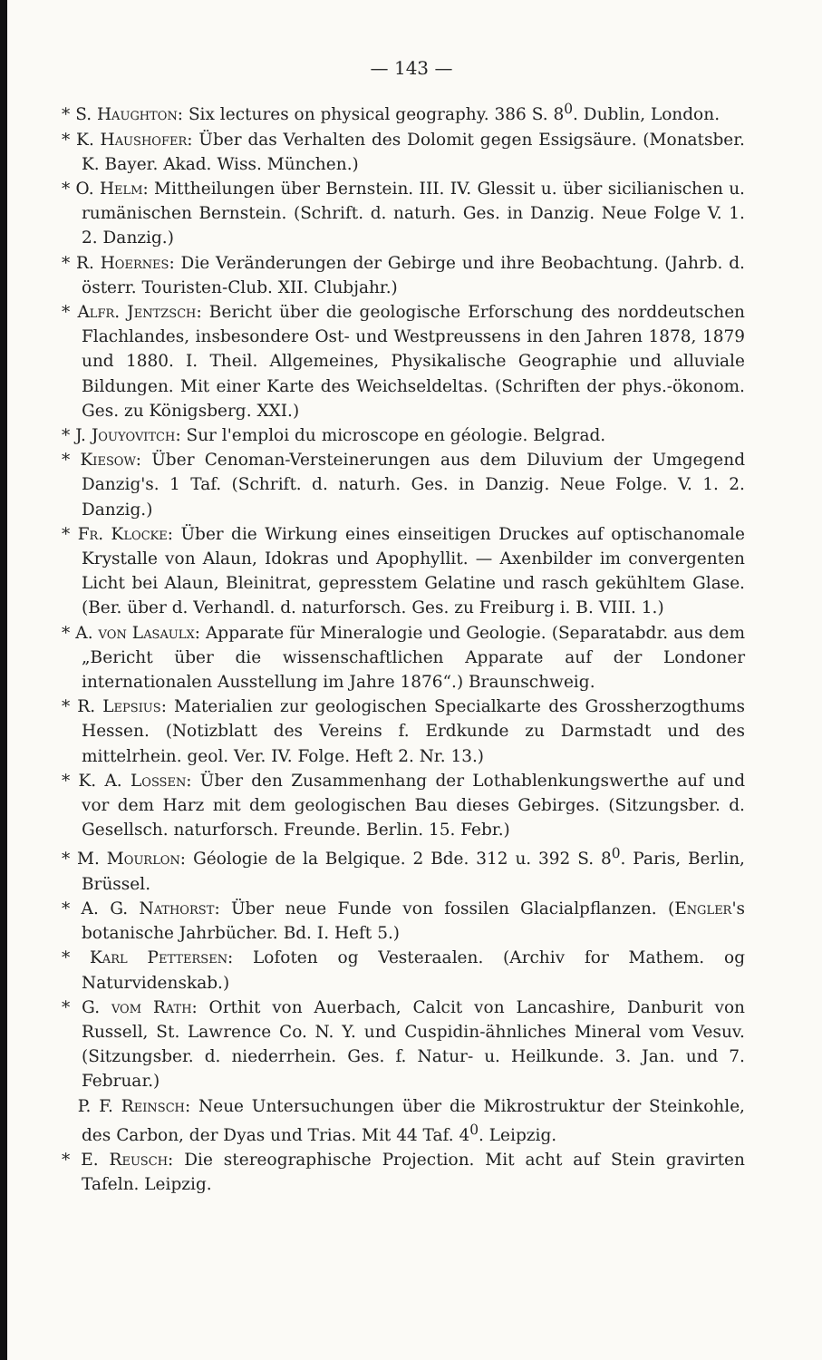— 143 —
* S. Haughton: Six lectures on physical geography. 386 S. 8<sup>0</sup>. Dublin, London.
* K. Haushofer: Über das Verhalten des Dolomit gegen Essigsäure. (Monatsber. K. Bayer. Akad. Wiss. München.)
* O. Helm: Mittheilungen über Bernstein. III. IV. Glessit u. über sicilianischen u. rumänischen Bernstein. (Schrift. d. naturh. Ges. in Danzig. Neue Folge V. 1. 2. Danzig.)
* R. Hoernes: Die Veränderungen der Gebirge und ihre Beobachtung. (Jahrb. d. österr. Touristen-Club. XII. Clubjahr.)
* Alfr. Jentzsch: Bericht über die geologische Erforschung des norddeutschen Flachlandes, insbesondere Ost- und Westpreussens in den Jahren 1878, 1879 und 1880. I. Theil. Allgemeines, Physikalische Geographie und alluviale Bildungen. Mit einer Karte des Weichseldeltas. (Schriften der phys.-ökonom. Ges. zu Königsberg. XXI.)
* J. Jouyovitch: Sur l'emploi du microscope en géologie. Belgrad.
* Kiesow: Über Cenoman-Versteinerungen aus dem Diluvium der Umgegend Danzig's. 1 Taf. (Schrift. d. naturh. Ges. in Danzig. Neue Folge. V. 1. 2. Danzig.)
* Fr. Klocke: Über die Wirkung eines einseitigen Druckes auf optischanomale Krystalle von Alaun, Idokras und Apophyllit. — Axenbilder im convergenten Licht bei Alaun, Bleinitrat, gepresstem Gelatine und rasch gekühltem Glase. (Ber. über d. Verhandl. d. naturforsch. Ges. zu Freiburg i. B. VIII. 1.)
* A. von Lasaulx: Apparate für Mineralogie und Geologie. (Separatabdr. aus dem „Bericht über die wissenschaftlichen Apparate auf der Londoner internationalen Ausstellung im Jahre 1876“.) Braunschweig.
* R. Lepsius: Materialien zur geologischen Specialkarte des Grossherzogthums Hessen. (Notizblatt des Vereins f. Erdkunde zu Darmstadt und des mittelrhein. geol. Ver. IV. Folge. Heft 2. Nr. 13.)
* K. A. Lossen: Über den Zusammenhang der Lothablenkungswerthe auf und vor dem Harz mit dem geologischen Bau dieses Gebirges. (Sitzungsber. d. Gesellsch. naturforsch. Freunde. Berlin. 15. Febr.)
* M. Mourlon: Géologie de la Belgique. 2 Bde. 312 u. 392 S. 8<sup>0</sup>. Paris, Berlin, Brüssel.
* A. G. Nathorst: Über neue Funde von fossilen Glacialpflanzen. (Engler's botanische Jahrbücher. Bd. I. Heft 5.)
* Karl Pettersen: Lofoten og Vesteraalen. (Archiv for Mathem. og Naturvidenskab.)
* G. vom Rath: Orthit von Auerbach, Calcit von Lancashire, Danburit von Russell, St. Lawrence Co. N. Y. und Cuspidin-ähnliches Mineral vom Vesuv. (Sitzungsber. d. niederrhein. Ges. f. Natur- u. Heilkunde. 3. Jan. und 7. Februar.)
P. F. Reinsch: Neue Untersuchungen über die Mikrostruktur der Steinkohle, des Carbon, der Dyas und Trias. Mit 44 Taf. 4<sup>0</sup>. Leipzig.
* E. Reusch: Die stereographische Projection. Mit acht auf Stein gravirten Tafeln. Leipzig.